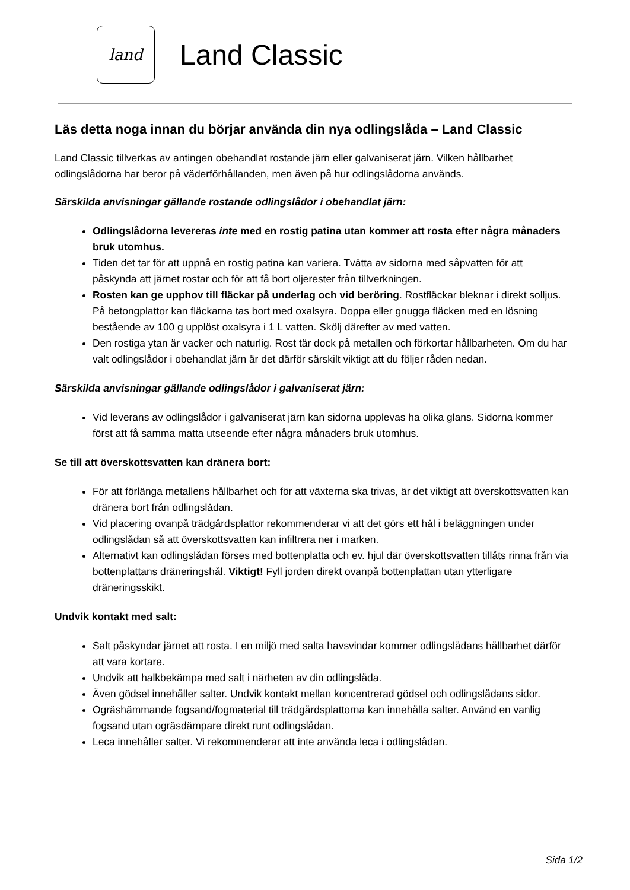land
Land Classic
Läs detta noga innan du börjar använda din nya odlingslåda – Land Classic
Land Classic tillverkas av antingen obehandlat rostande järn eller galvaniserat järn. Vilken hållbarhet odlingslådorna har beror på väderförhållanden, men även på hur odlingslådorna används.
Särskilda anvisningar gällande rostande odlingslådor i obehandlat järn:
Odlingslådorna levereras inte med en rostig patina utan kommer att rosta efter några månaders bruk utomhus.
Tiden det tar för att uppnå en rostig patina kan variera. Tvätta av sidorna med såpvatten för att påskynda att järnet rostar och för att få bort oljerester från tillverkningen.
Rosten kan ge upphov till fläckar på underlag och vid beröring. Rostfläckar bleknar i direkt solljus. På betongplattor kan fläckarna tas bort med oxalsyra. Doppa eller gnugga fläcken med en lösning bestående av 100 g upplöst oxalsyra i 1 L vatten. Skölj därefter av med vatten.
Den rostiga ytan är vacker och naturlig. Rost tär dock på metallen och förkortar hållbarheten. Om du har valt odlingslådor i obehandlat järn är det därför särskilt viktigt att du följer råden nedan.
Särskilda anvisningar gällande odlingslådor i galvaniserat järn:
Vid leverans av odlingslådor i galvaniserat järn kan sidorna upplevas ha olika glans. Sidorna kommer först att få samma matta utseende efter några månaders bruk utomhus.
Se till att överskottsvatten kan dränera bort:
För att förlänga metallens hållbarhet och för att växterna ska trivas, är det viktigt att överskottsvatten kan dränera bort från odlingslådan.
Vid placering ovanpå trädgårdsplattor rekommenderar vi att det görs ett hål i beläggningen under odlingslådan så att överskottsvatten kan infiltrera ner i marken.
Alternativt kan odlingslådan förses med bottenplatta och ev. hjul där överskottsvatten tillåts rinna från via bottenplattans dräneringshål. Viktigt! Fyll jorden direkt ovanpå bottenplattan utan ytterligare dräneringsskikt.
Undvik kontakt med salt:
Salt påskyndar järnet att rosta. I en miljö med salta havsvindar kommer odlingslådans hållbarhet därför att vara kortare.
Undvik att halkbekämpa med salt i närheten av din odlingslåda.
Även gödsel innehåller salter. Undvik kontakt mellan koncentrerad gödsel och odlingslådans sidor.
Ogräshämmande fogsand/fogmaterial till trädgårdsplattorna kan innehålla salter. Använd en vanlig fogsand utan ogräsdämpare direkt runt odlingslådan.
Leca innehåller salter. Vi rekommenderar att inte använda leca i odlingslådan.
Sida 1/2